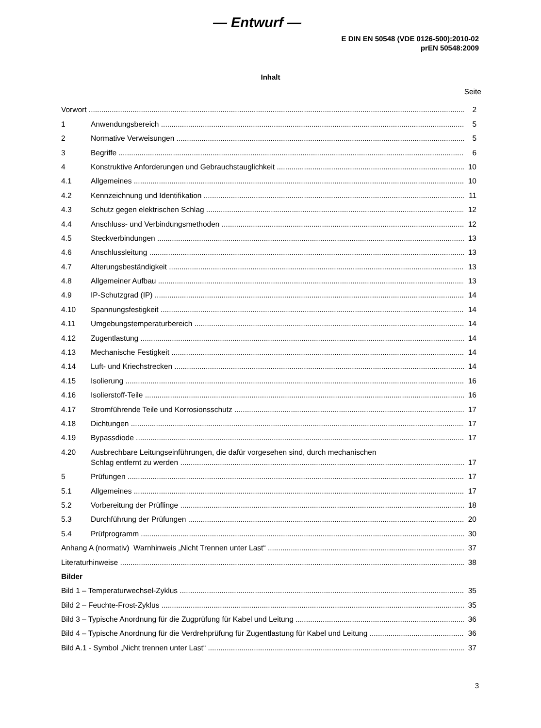— Entwurf —
E DIN EN 50548 (VDE 0126-500):2010-02
prEN 50548:2009
Inhalt
Seite
Vorwort 2
1 Anwendungsbereich 5
2 Normative Verweisungen 5
3 Begriffe 6
4 Konstruktive Anforderungen und Gebrauchstauglichkeit 10
4.1 Allgemeines 10
4.2 Kennzeichnung und Identifikation 11
4.3 Schutz gegen elektrischen Schlag 12
4.4 Anschluss- und Verbindungsmethoden 12
4.5 Steckverbindungen 13
4.6 Anschlussleitung 13
4.7 Alterungsbeständigkeit 13
4.8 Allgemeiner Aufbau 13
4.9 IP-Schutzgrad (IP) 14
4.10 Spannungsfestigkeit 14
4.11 Umgebungstemperaturbereich 14
4.12 Zugentlastung 14
4.13 Mechanische Festigkeit 14
4.14 Luft- und Kriechstrecken 14
4.15 Isolierung 16
4.16 Isolierstoff-Teile 16
4.17 Stromführende Teile und Korrosionsschutz 17
4.18 Dichtungen 17
4.19 Bypassdiode 17
4.20 Ausbrechbare Leitungseinführungen, die dafür vorgesehen sind, durch mechanischen
Schlag entfernt zu werden 17
5 Prüfungen 17
5.1 Allgemeines 17
5.2 Vorbereitung der Prüflinge 18
5.3 Durchführung der Prüfungen 20
5.4 Prüfprogramm 30
Anhang A (normativ) Warnhinweis „Nicht Trennen unter Last“37
Literaturhinweise 38
Bilder
Bild 1 – Temperaturwechsel-Zyklus 35
Bild 2 – Feuchte-Frost-Zyklus 35
Bild 3 – Typische Anordnung für die Zugprüfung für Kabel und Leitung 36
Bild 4 – Typische Anordnung für die Verdrehprüfung für Zugentlastung für Kabel und Leitung 36
Bild A.1 - Symbol „Nicht trennen unter Last“37
3